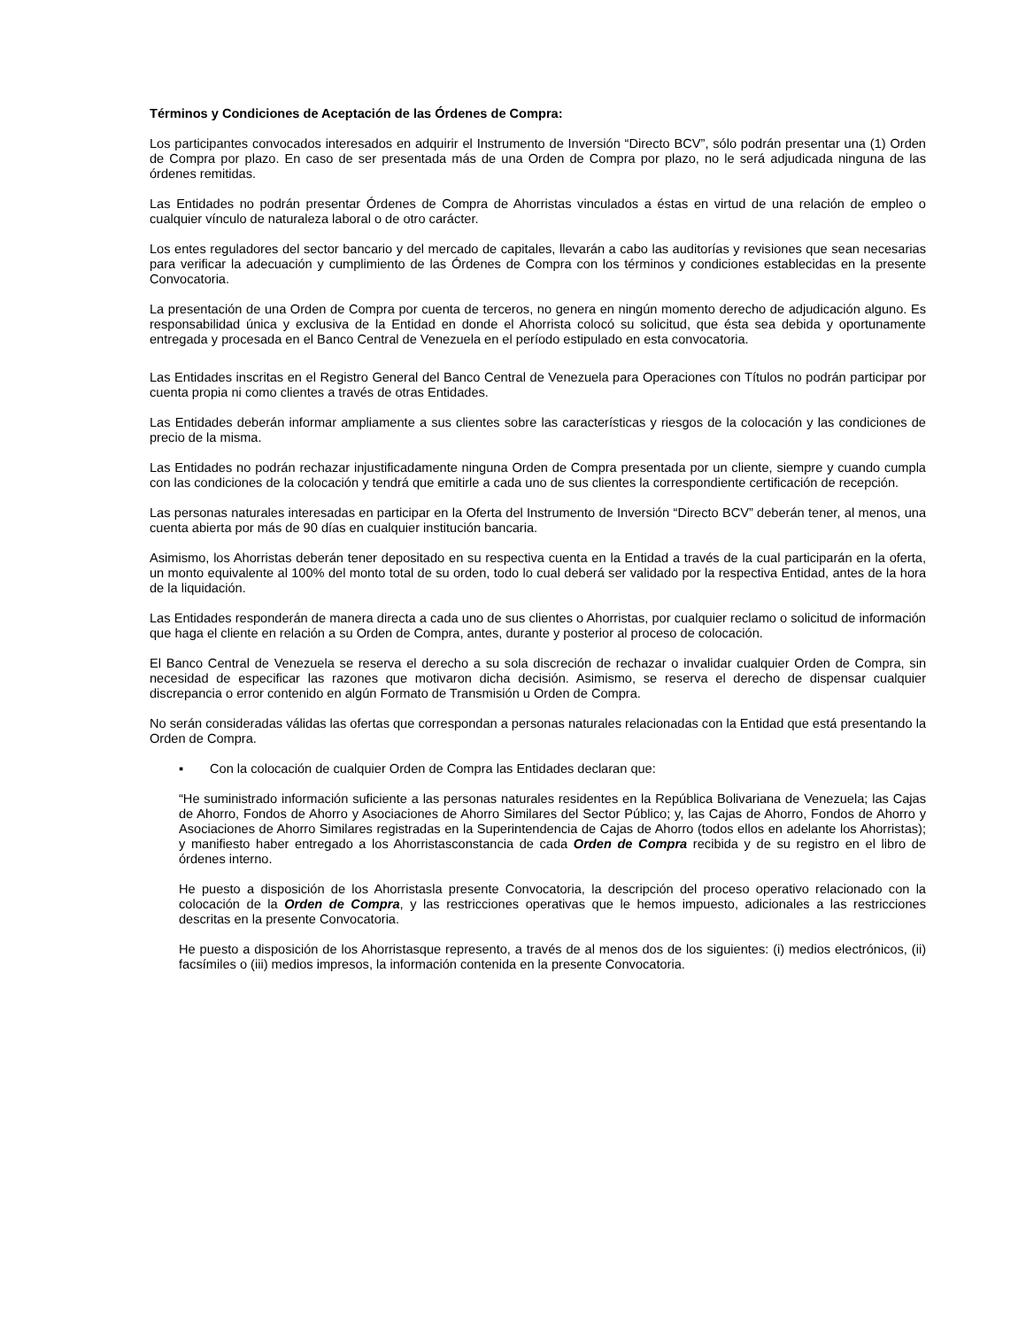Términos y Condiciones de Aceptación de las Órdenes de Compra:
Los participantes convocados interesados en adquirir el Instrumento de Inversión “Directo BCV”, sólo podrán presentar una (1) Orden de Compra por plazo. En caso de ser presentada más de una Orden de Compra por plazo, no le será adjudicada ninguna de las órdenes remitidas.
Las Entidades no podrán presentar Órdenes de Compra de Ahorristas vinculados a éstas en virtud de una relación de empleo o cualquier vínculo de naturaleza laboral o de otro carácter.
Los entes reguladores del sector bancario y del mercado de capitales, llevarán a cabo las auditorías y revisiones que sean necesarias para verificar la adecuación y cumplimiento de las Órdenes de Compra con los términos y condiciones establecidas en la presente Convocatoria.
La presentación de una Orden de Compra por cuenta de terceros, no genera en ningún momento derecho de adjudicación alguno. Es responsabilidad única y exclusiva de la Entidad en donde el Ahorrista colocó su solicitud, que ésta sea debida y oportunamente entregada y procesada en el Banco Central de Venezuela en el período estipulado en esta convocatoria.
Las Entidades inscritas en el Registro General del Banco Central de Venezuela para Operaciones con Títulos no podrán participar por cuenta propia ni como clientes a través de otras Entidades.
Las Entidades deberán informar ampliamente a sus clientes sobre las características y riesgos de la colocación y las condiciones de precio de la misma.
Las Entidades no podrán rechazar injustificadamente ninguna Orden de Compra presentada por un cliente, siempre y cuando cumpla con las condiciones de la colocación y tendrá que emitirle a cada uno de sus clientes la correspondiente certificación de recepción.
Las personas naturales interesadas en participar en la Oferta del Instrumento de Inversión “Directo BCV” deberán tener, al menos, una cuenta abierta por más de 90 días en cualquier institución bancaria.
Asimismo, los Ahorristas deberán tener depositado en su respectiva cuenta en la Entidad a través de la cual participarán en la oferta, un monto equivalente al 100% del monto total de su orden, todo lo cual deberá ser validado por la respectiva Entidad, antes de la hora de la liquidación.
Las Entidades responderán de manera directa a cada uno de sus clientes o Ahorristas, por cualquier reclamo o solicitud de información que haga el cliente en relación a su Orden de Compra, antes, durante y posterior al proceso de colocación.
El Banco Central de Venezuela se reserva el derecho a su sola discreción de rechazar o invalidar cualquier Orden de Compra, sin necesidad de especificar las razones que motivaron dicha decisión. Asimismo, se reserva el derecho de dispensar cualquier discrepancia o error contenido en algún Formato de Transmisión u Orden de Compra.
No serán consideradas válidas las ofertas que correspondan a personas naturales relacionadas con la Entidad que está presentando la Orden de Compra.
▪ Con la colocación de cualquier Orden de Compra las Entidades declaran que:
“He suministrado información suficiente a las personas naturales residentes en la República Bolivariana de Venezuela; las Cajas de Ahorro, Fondos de Ahorro y Asociaciones de Ahorro Similares del Sector Público; y, las Cajas de Ahorro, Fondos de Ahorro y Asociaciones de Ahorro Similares registradas en la Superintendencia de Cajas de Ahorro (todos ellos en adelante los Ahorristas); y manifiesto haber entregado a los Ahorristasconstancia de cada Orden de Compra recibida y de su registro en el libro de órdenes interno.
He puesto a disposición de los Ahorristasla presente Convocatoria, la descripción del proceso operativo relacionado con la colocación de la Orden de Compra, y las restricciones operativas que le hemos impuesto, adicionales a las restricciones descritas en la presente Convocatoria.
He puesto a disposición de los Ahorristasque represento, a través de al menos dos de los siguientes: (i) medios electrónicos, (ii) facsímiles o (iii) medios impresos, la información contenida en la presente Convocatoria.